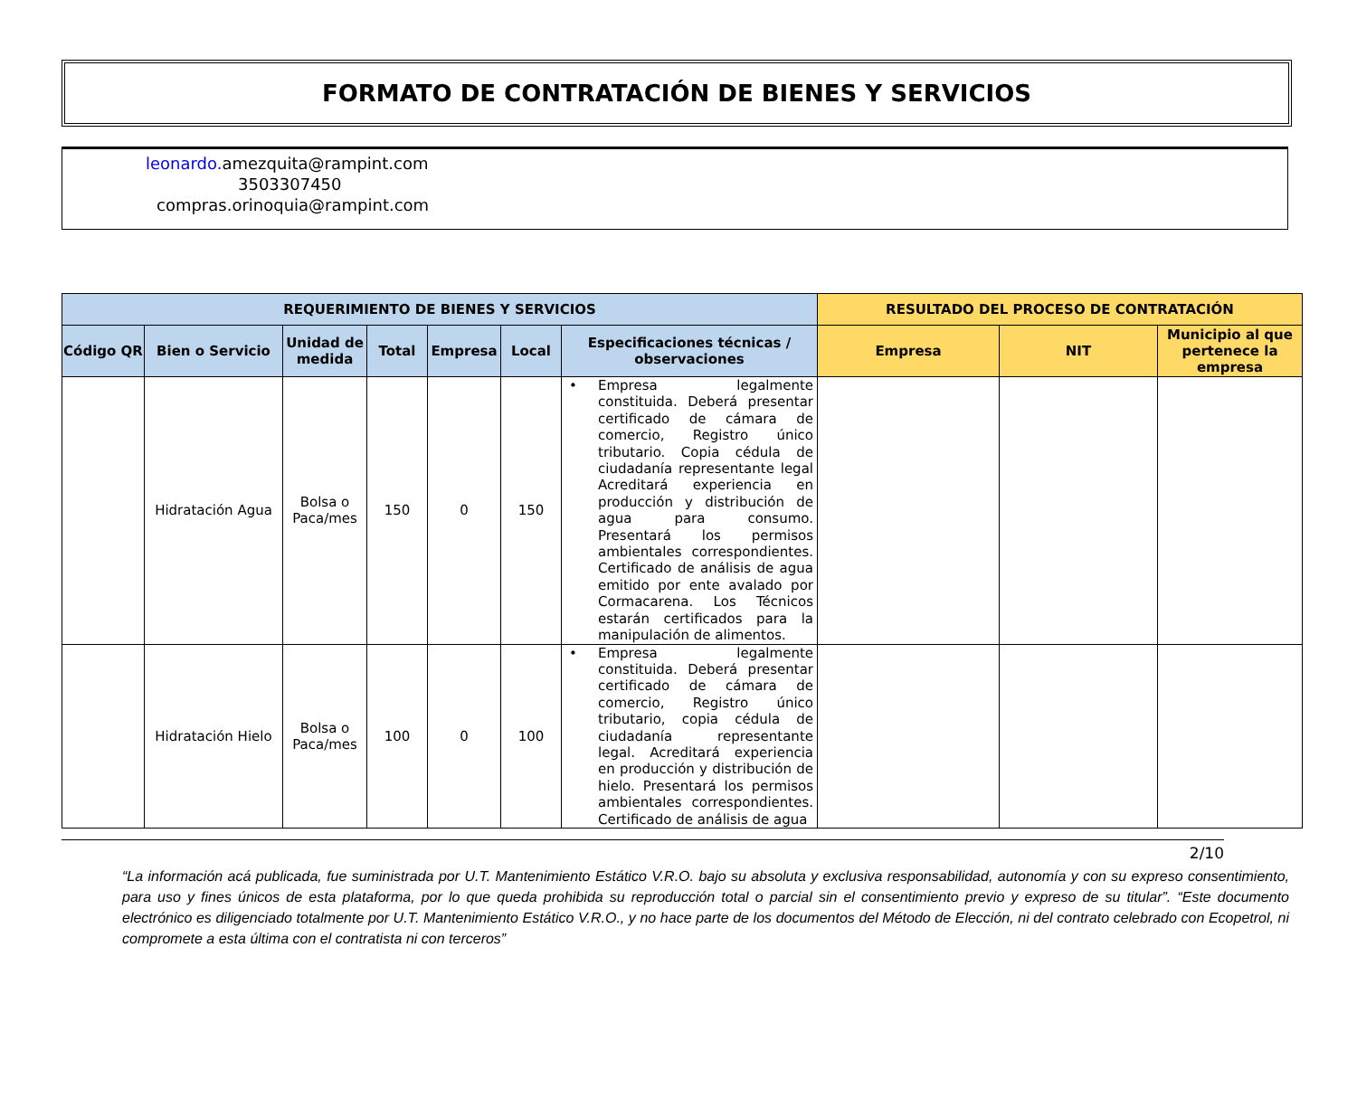FORMATO DE CONTRATACIÓN DE BIENES Y SERVICIOS
leonardo. amezquita@rampint.com
3503307450
compras.orinoquia@rampint.com
| REQUERIMIENTO DE BIENES Y SERVICIOS | | | | | | | RESULTADO DEL PROCESO DE CONTRATACIÓN | | |
| --- | --- | --- | --- | --- | --- | --- | --- | --- | --- |
| Código QR | Bien o Servicio | Unidad de medida | Total | Empresa | Local | Especificaciones técnicas / observaciones | Empresa | NIT | Municipio al que pertenece la empresa |
| | Hidratación Agua | Bolsa o Paca/mes | 150 | 0 | 150 | • Empresa legalmente constituida. Deberá presentar certificado de cámara de comercio, Registro único tributario. Copia cédula de ciudadanía representante legal Acreditará experiencia en producción y distribución de agua para consumo. Presentará los permisos ambientales correspondientes. Certificado de análisis de agua emitido por ente avalado por Cormacarena. Los Técnicos estarán certificados para la manipulación de alimentos. | | | |
| | Hidratación Hielo | Bolsa o Paca/mes | 100 | 0 | 100 | • Empresa legalmente constituida. Deberá presentar certificado de cámara de comercio, Registro único tributario, copia cédula de ciudadanía representante legal. Acreditará experiencia en producción y distribución de hielo. Presentará los permisos ambientales correspondientes. Certificado de análisis de agua | | | |
2/10
“La información acá publicada, fue suministrada por U.T. Mantenimiento Estático V.R.O. bajo su absoluta y exclusiva responsabilidad, autonomía y con su expreso consentimiento, para uso y fines únicos de esta plataforma, por lo que queda prohibida su reproducción total o parcial sin el consentimiento previo y expreso de su titular”. “Este documento electrónico es diligenciado totalmente por U.T. Mantenimiento Estático V.R.O., y no hace parte de los documentos del Método de Elección, ni del contrato celebrado con Ecopetrol, ni compromete a esta última con el contratista ni con terceros”